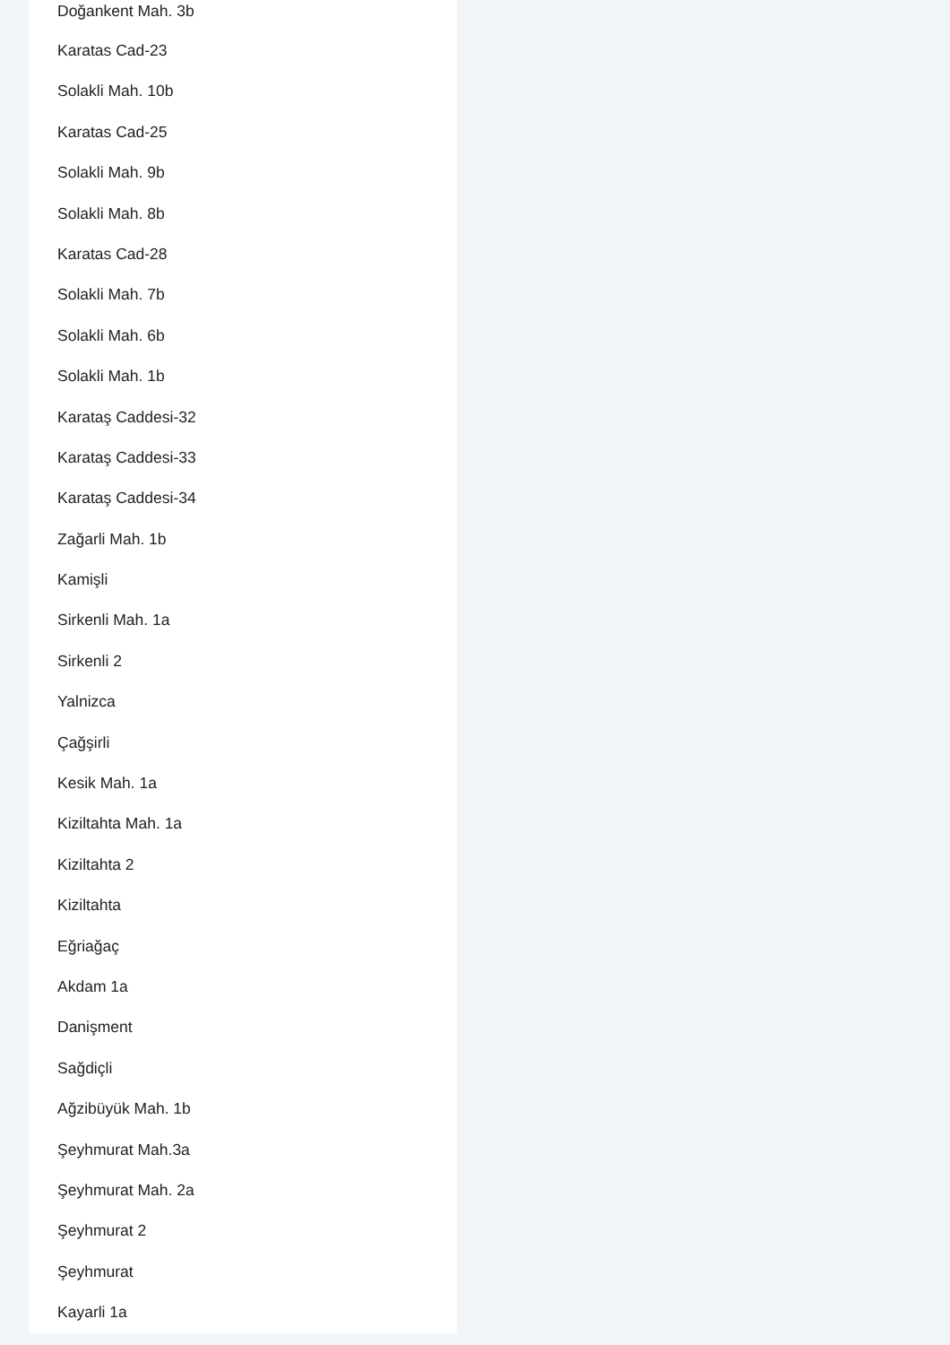Doğankent Mah. 3b
Karatas Cad-23
Solakli Mah. 10b
Karatas Cad-25
Solakli Mah. 9b
Solakli Mah. 8b
Karatas Cad-28
Solakli Mah. 7b
Solakli Mah. 6b
Solakli Mah. 1b
Karataş Caddesi-32
Karataş Caddesi-33
Karataş Caddesi-34
Zağarli Mah. 1b
Kamişli
Sirkenli Mah. 1a
Sirkenli 2
Yalnizca
Çağşirli
Kesik Mah. 1a
Kiziltahta Mah. 1a
Kiziltahta 2
Kiziltahta
Eğriağaç
Akdam 1a
Danişment
Sağdiçli
Ağzibüyük Mah. 1b
Şeyhmurat Mah.3a
Şeyhmurat Mah. 2a
Şeyhmurat 2
Şeyhmurat
Kayarli 1a